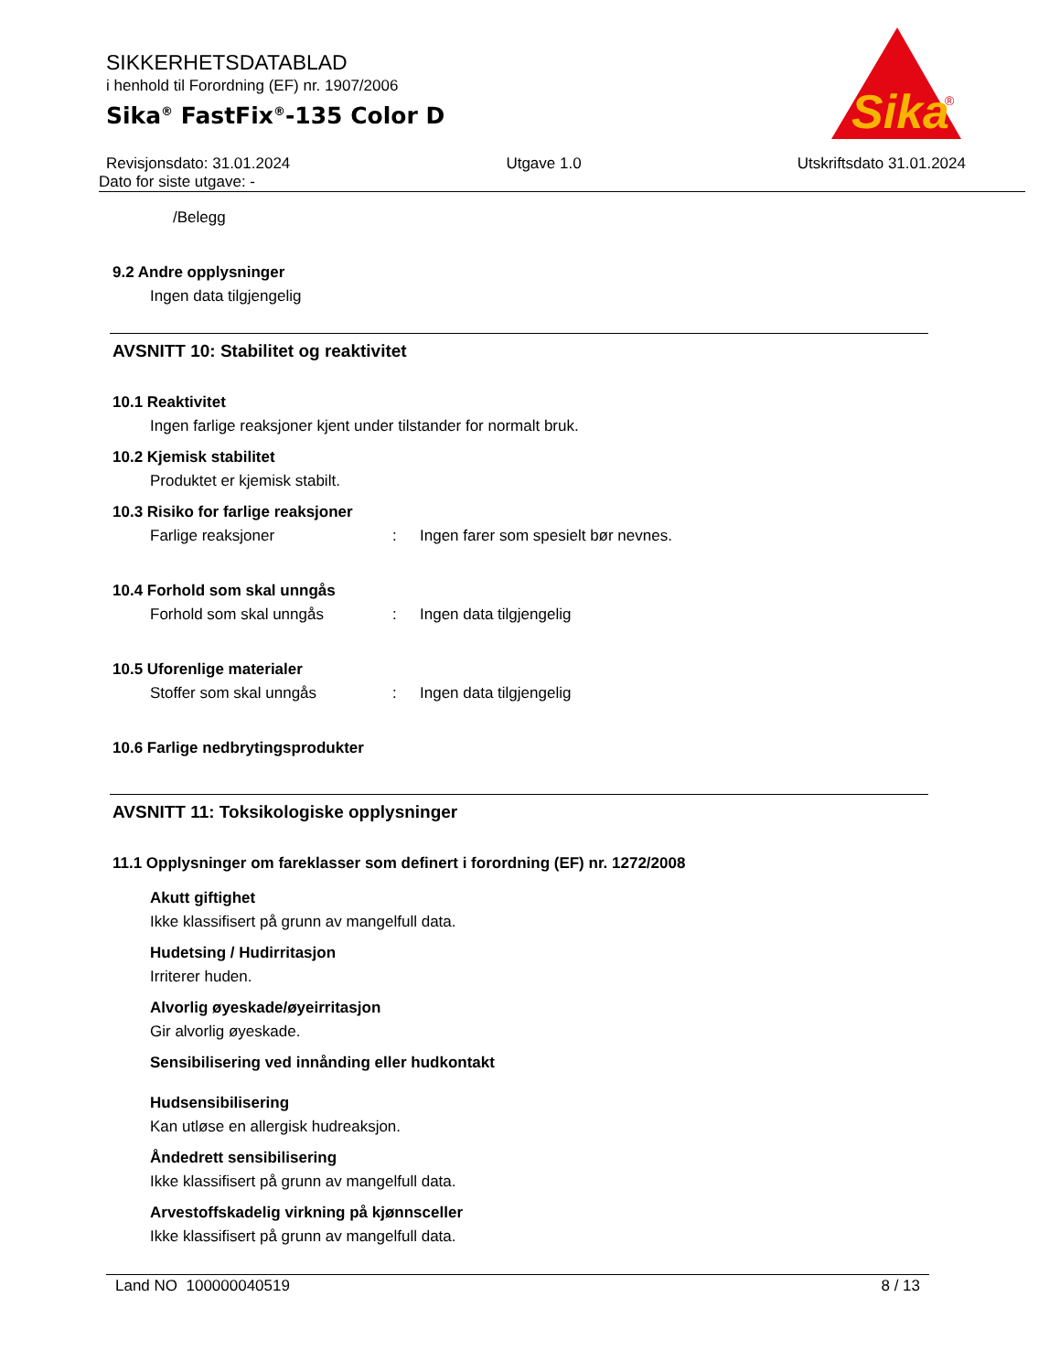Sika
®
SIKKERHETSDATABLAD
i henhold til Forordning (EF) nr. 1907/2006
Sika<sup>®</sup> FastFix<sup>®</sup>-135 Color D
Revisjonsdato: 31.01.2024 Utgave 1.0 Utskriftsdato 31.01.2024
Dato for siste utgave: -
/Belegg
9.2 Andre opplysninger
Ingen data tilgjengelig
AVSNITT 10: Stabilitet og reaktivitet
10.1 Reaktivitet
Ingen farlige reaksjoner kjent under tilstander for normalt bruk.
10.2 Kjemisk stabilitet
Produktet er kjemisk stabilt.
10.3 Risiko for farlige reaksjoner
Farlige reaksjoner: Ingen farer som spesielt bør nevnes.
10.4 Forhold som skal unngås
Forhold som skal unngås: Ingen data tilgjengelig
10.5 Uforenlige materialer
Stoffer som skal unngås: Ingen data tilgjengelig
10.6 Farlige nedbrytingsprodukter
AVSNITT 11: Toksikologiske opplysninger
11.1 Opplysninger om fareklasser som definert i forordning (EF) nr. 1272/2008
Akutt giftighet
Ikke klassifisert på grunn av mangelfull data.
Hudetsing / Hudirritasjon
Irriterer huden.
Alvorlig øyeskade/øyeirritasjon
Gir alvorlig øyeskade.
Sensibilisering ved innånding eller hudkontakt
Hudsensibilisering
Kan utløse en allergisk hudreaksjon.
Åndedrett sensibilisering
Ikke klassifisert på grunn av mangelfull data.
Arvestoffskadelig virkning på kjønnsceller
Ikke klassifisert på grunn av mangelfull data.
Land NO 100000040519 8 / 13